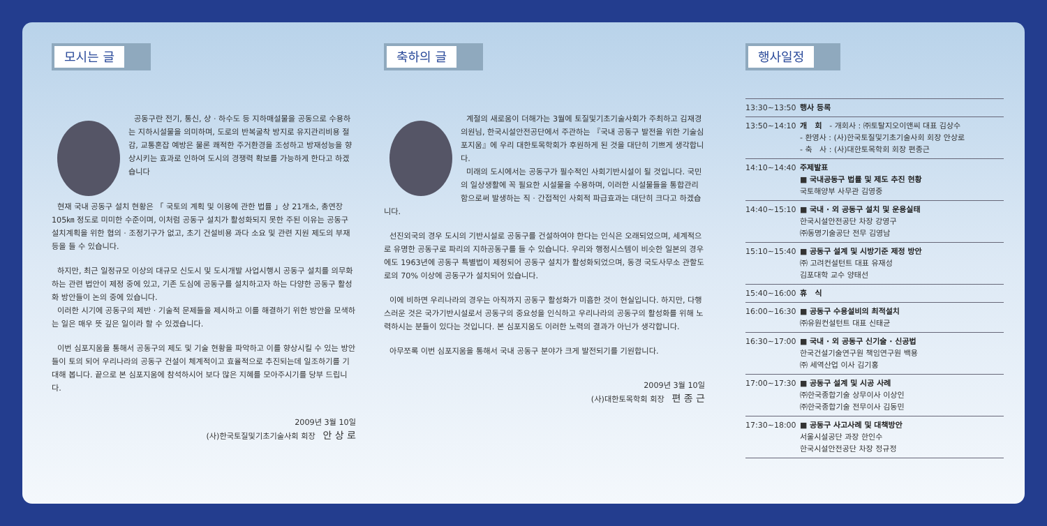모시는 글
공동구란 전기, 통신, 상 · 하수도 등 지하매설물을 공동으로 수용하는 지하시설물을 의미하며, 도로의 반복굴착 방지로 유지관리비용 절감, 교통혼잡 예방은 물론 쾌적한 주거환경을 조성하고 방재성능을 향상시키는 효과로 인하여 도시의 경쟁력 확보를 가능하게 한다고 하겠습니다
현재 국내 공동구 설치 현황은 「 국토의 계획 및 이용에 관한 법률 」상 21개소, 총연장 105㎞ 정도로 미미한 수준이며, 이처럼 공동구 설치가 활성화되지 못한 주된 이유는 공동구 설치계획을 위한 협의 · 조정기구가 없고, 초기 건설비용 과다 소요 및 관련 지원 제도의 부재 등을 들 수 있습니다.
하지만, 최근 일정규모 이상의 대규모 신도시 및 도시개발 사업시행시 공동구 설치를 의무화하는 관련 법안이 제정 중에 있고, 기존 도심에 공동구를 설치하고자 하는 다양한 공동구 활성화 방안들이 논의 중에 있습니다.
이러한 시기에 공동구의 제반 · 기술적 문제들을 제시하고 이를 해결하기 위한 방안을 모색하는 일은 매우 뜻 깊은 일이라 할 수 있겠습니다.
이번 심포지움을 통해서 공동구의 제도 및 기술 현황을 파악하고 이를 향상시킬 수 있는 방안들이 토의 되어 우리나라의 공동구 건설이 체계적이고 효율적으로 추진되는데 일조하기를 기대해 봅니다. 끝으로 본 심포지움에 참석하시어 보다 많은 지혜를 모아주시기를 당부 드립니다.
2009년 3월 10일
(사)한국토질및기초기술사회 회장 안 상 로
축하의 글
계절의 새로움이 더해가는 3월에 토질및기초기술사회가 주최하고 김재경 의원님, 한국시설안전공단에서 주관하는 『국내 공동구 발전을 위한 기술심포지움』에 우리 대한토목학회가 후원하게 된 것을 대단히 기쁘게 생각합니다.
미래의 도시에서는 공동구가 필수적인 사회기반시설이 될 것입니다. 국민의 일상생활에 꼭 필요한 시설물을 수용하며, 이러한 시설물들을 통합관리함으로써 발생하는 직 · 간접적인 사회적 파급효과는 대단히 크다고 하겠습니다.
선진외국의 경우 도시의 기반시설로 공동구를 건설하여야 한다는 인식은 오래되었으며, 세계적으로 유명한 공동구로 파리의 지하공동구를 들 수 있습니다. 우리와 행정시스템이 비슷한 일본의 경우에도 1963년에 공동구 특별법이 제정되어 공동구 설치가 활성화되었으며, 동경 국도사무소 관할도로의 70% 이상에 공동구가 설치되어 있습니다.
이에 비하면 우리나라의 경우는 아직까지 공동구 활성화가 미흡한 것이 현실입니다. 하지만, 다행스러운 것은 국가기반시설로서 공동구의 중요성을 인식하고 우리나라의 공동구의 활성화를 위해 노력하시는 분들이 있다는 것입니다. 본 심포지움도 이러한 노력의 결과가 아닌가 생각합니다.
아무쪼록 이번 심포지움을 통해서 국내 공동구 분야가 크게 발전되기를 기원합니다.
2009년 3월 10일
(사)대한토목학회 회장 편 종 근
행사일정
| 13:30~13:50 | 행사 등록 |
| 13:50~14:10 | 개 회 - 개회사 : ㈜토탈지오이앤씨 대표 김상수 - 환영사 : (사)한국토질및기초기술사회 회장 안상로 - 축 사 : (사)대한토목학회 회장 편종근 |
| 14:10~14:40 | 주제발표 ■ 국내공동구 법률 및 제도 추진 현황 국토해양부 사무관 김영중 |
| 14:40~15:10 | ■ 국내 · 외 공동구 설치 및 운용실태 한국시설안전공단 차장 강영구 ㈜동명기술공단 전무 김영남 |
| 15:10~15:40 | ■ 공동구 설계 및 시방기준 제정 방안 ㈜ 고려컨설턴트 대표 유재성 김포대학 교수 양태선 |
| 15:40~16:00 | 휴 식 |
| 16:00~16:30 | ■ 공동구 수용설비의 최적설치 ㈜유원컨설턴트 대표 신태균 |
| 16:30~17:00 | ■ 국내 · 외 공동구 신기술 · 신공법 한국건설기술연구원 책임연구원 백용 ㈜ 세역산업 이사 김기홍 |
| 17:00~17:30 | ■ 공동구 설계 및 시공 사례 ㈜한국종합기술 상무이사 이상인 ㈜한국종합기술 전무이사 김동민 |
| 17:30~18:00 | ■ 공동구 사고사례 및 대책방안 서울시설공단 과장 한인수 한국시설안전공단 차장 정규정 |